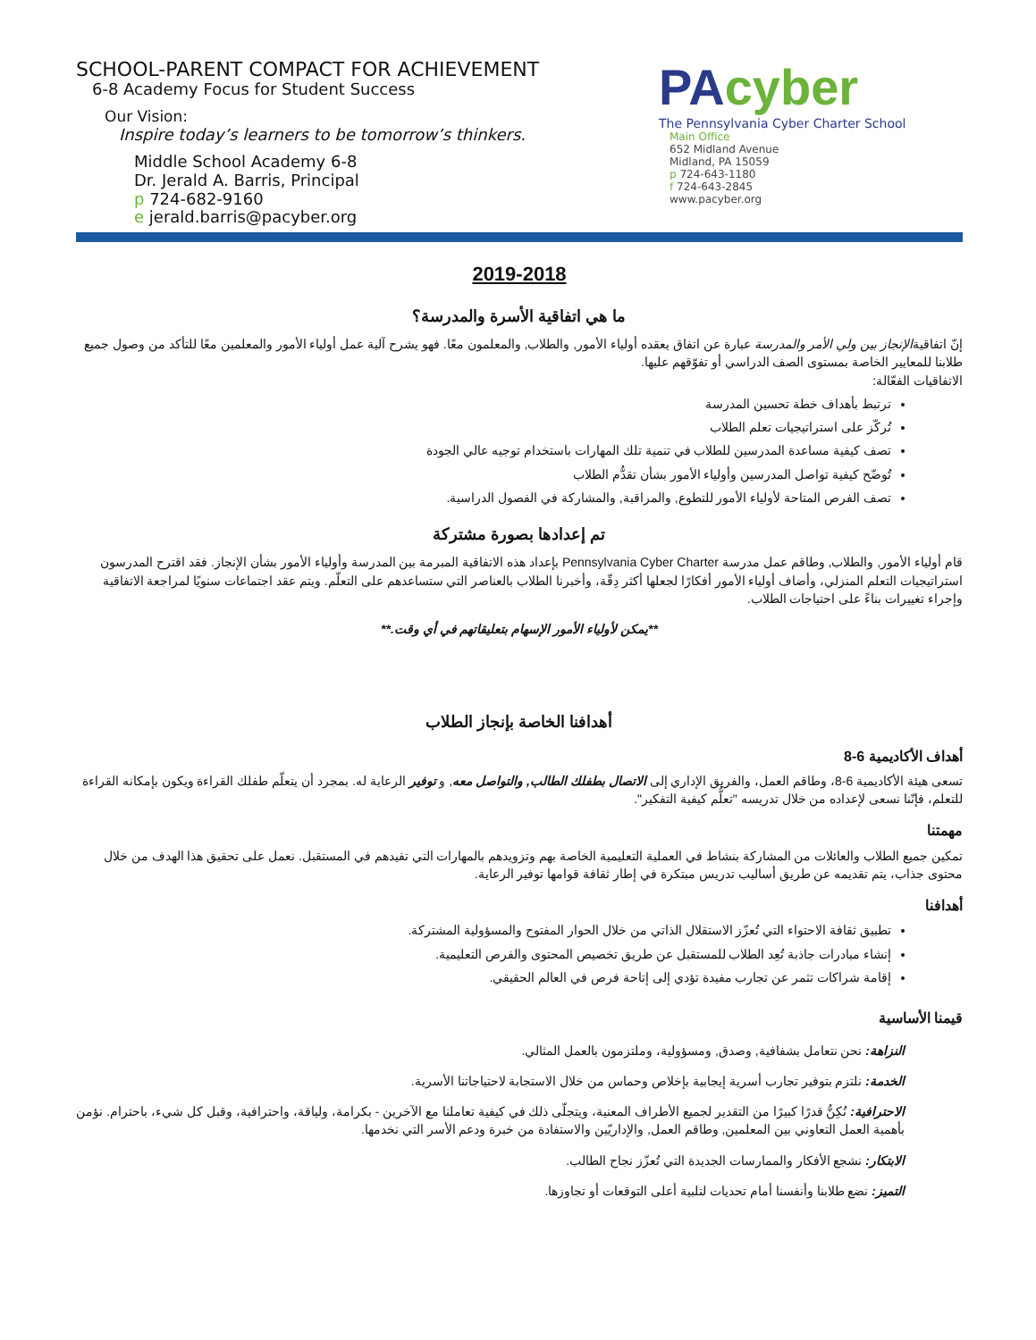SCHOOL-PARENT COMPACT FOR ACHIEVEMENT
6-8 Academy Focus for Student Success
Our Vision:
Inspire today’s learners to be tomorrow’s thinkers.
Middle School Academy 6-8
Dr. Jerald A. Barris, Principal
p 724-682-9160
e jerald.barris@pacyber.org
PAcyber
The Pennsylvania Cyber Charter School
Main Office
652 Midland Avenue
Midland, PA 15059
p 724-643-1180
f 724-643-2845
www.pacyber.org
2019-2018
ما هي اتفاقية الأسرة والمدرسة؟
إنّ اتفاقيةالإنجاز بين ولي الأمر والمدرسة عبارة عن اتفاق يعقده أولياء الأمور, والطلاب, والمعلمون معًا. فهو يشرح آلية عمل أولياء الأمور والمعلمين معًا للتأكد من وصول جميع طلابنا للمعايير الخاصة بمستوى الصف الدراسي أو تفوّقهم عليها.
الاتفاقيات الفعّالة:
ترتبط بأهداف خطة تحسين المدرسة
تُركّز على استراتيجيات تعلم الطلاب
تصف كيفية مساعدة المدرسين للطلاب في تنمية تلك المهارات باستخدام توجيه عالي الجودة
تُوضّح كيفية تواصل المدرسين وأولياء الأمور بشأن تقدُّم الطلاب
تصف الفرص المتاحة لأولياء الأمور للتطوع, والمراقبة, والمشاركة في الفصول الدراسية.
تم إعدادها بصورة مشتركة
قام أولياء الأمور, والطلاب, وطاقم عمل مدرسة Pennsylvania Cyber Charter بإعداد هذه الاتفاقية المبرمة بين المدرسة وأولياء الأمور بشأن الإنجاز. فقد اقترح المدرسون استراتيجيات التعلم المنزلي، وأضاف أولياء الأمور أفكارًا لجعلها أكثر دِقّة، وأخبرنا الطلاب بالعناصر التي ستساعدهم على التعلّم. ويتم عقد اجتماعات سنويًا لمراجعة الاتفاقية وإجراء تغييرات بناءً على احتياجات الطلاب.
**يمكن لأولياء الأمور الإسهام بتعليقاتهم في أي وقت.**
أهدافنا الخاصة بإنجاز الطلاب
أهداف الأكاديمية 6-8
تسعى هيئة الأكاديمية 6-8، وطاقم العمل، والفريق الإداري إلى الاتصال بطفلك الطالب, والتواصل معه, و توفير الرعاية له. بمجرد أن يتعلّم طفلك القراءة ويكون بإمكانه القراءة للتعلم، فإنّنا نسعى لإعداده من خلال تدريسه "تعلُّم كيفية التفكير".
مهمتنا
تمكين جميع الطلاب والعائلات من المشاركة بنشاط في العملية التعليمية الخاصة بهم وتزويدهم بالمهارات التي تفيدهم في المستقبل. نعمل على تحقيق هذا الهدف من خلال محتوى جذاب، يتم تقديمه عن طريق أساليب تدريس مبتكرة في إطار ثقافة قوامها توفير الرعاية.
أهدافنا
تطبيق ثقافة الاحتواء التي تُعزّز الاستقلال الذاتي من خلال الحوار المفتوح والمسؤولية المشتركة.
إنشاء مبادرات جاذبة تُعِد الطلاب للمستقبل عن طريق تخصيص المحتوى والفرص التعليمية.
إقامة شراكات تثمر عن تجارب مفيدة تؤدي إلى إتاحة فرص في العالم الحقيقي.
قيمنا الأساسية
النزاهة: نحن نتعامل بشفافية, وصدق, ومسؤولية، وملتزمون بالعمل المثالي.
الخدمة: نلتزم بتوفير تجارب أسرية إيجابية بإخلاص وحماس من خلال الاستجابة لاحتياجاتنا الأسرية.
الاحترافية: نُكِنُّ قدرًا كبيرًا من التقدير لجميع الأطراف المعنية، ويتجلّى ذلك في كيفية تعاملنا مع الآخرين - بكرامة، ولياقة، واحترافية، وقبل كل شيء، باحترام. نؤمن بأهمية العمل التعاوني بين المعلمين, وطاقم العمل, والإداريّين والاستفادة من خبرة ودعم الأسر التي نخدمها.
الابتكار: نشجع الأفكار والممارسات الجديدة التي تُعزّز نجاح الطالب.
التميز: نضع طلابنا وأنفسنا أمام تحديات لتلبية أعلى التوقعات أو تجاوزها.